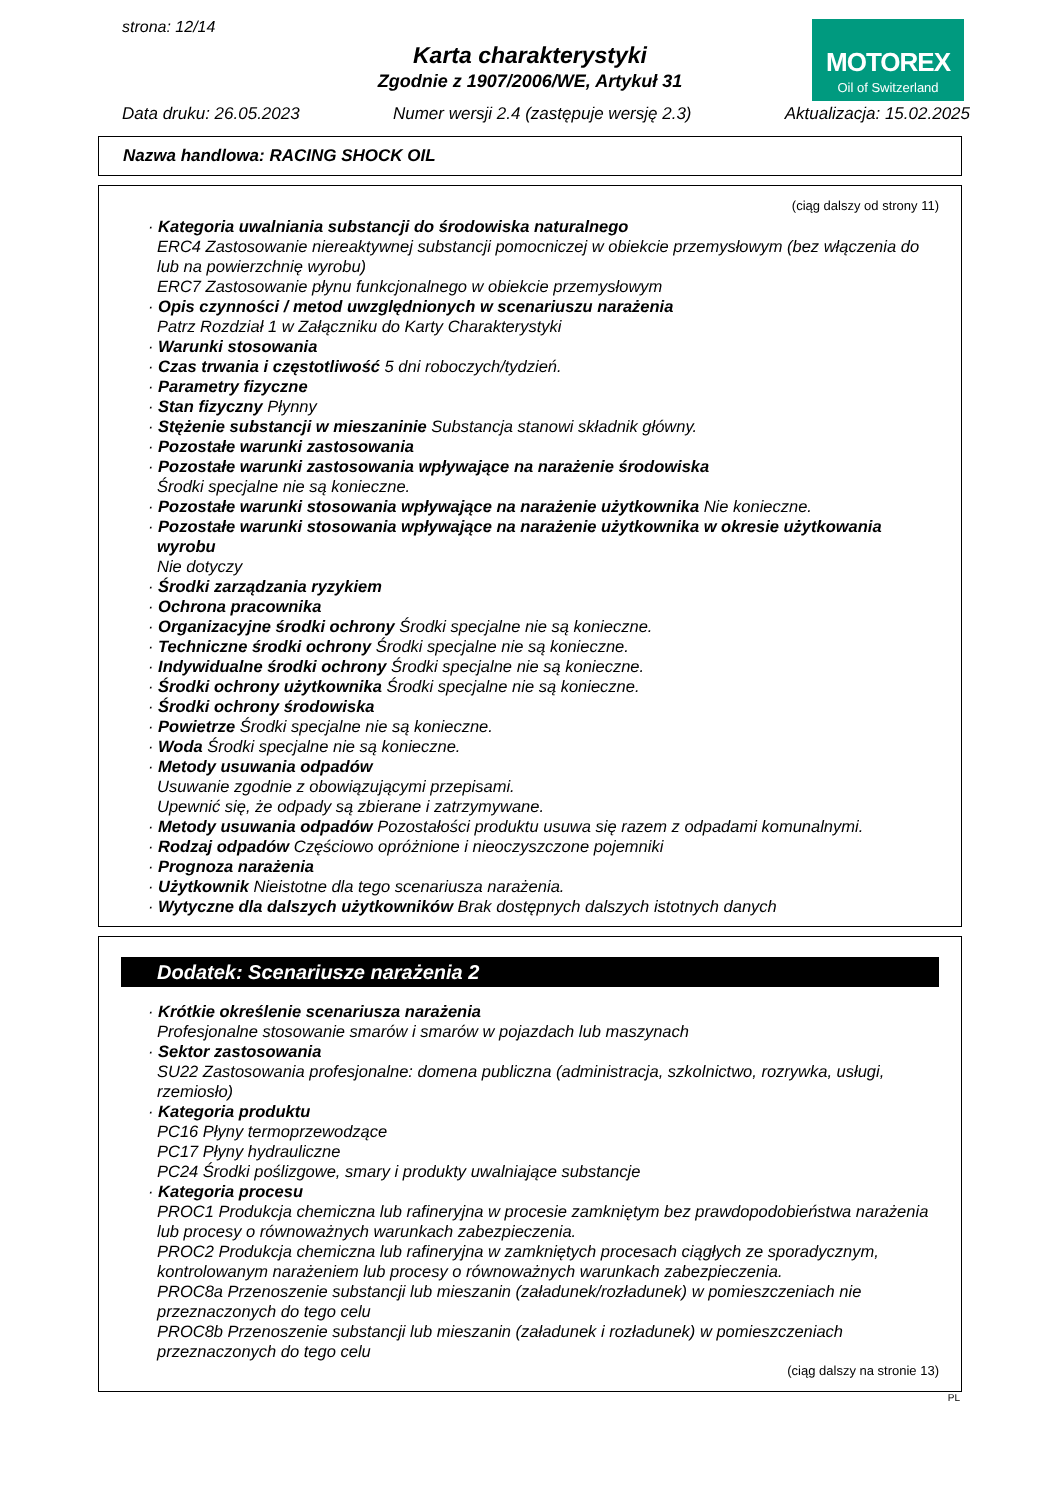strona: 12/14
Karta charakterystyki
Zgodnie z 1907/2006/WE, Artykuł 31
MOTOREX
Oil of Switzerland
Data druku: 26.05.2023 Numer wersji 2.4 (zastępuje wersję 2.3) Aktualizacja: 15.02.2025
Nazwa handlowa: RACING SHOCK OIL
(ciąg dalszy od strony 11)
· Kategoria uwalniania substancji do środowiska naturalnego
ERC4 Zastosowanie niereaktywnej substancji pomocniczej w obiekcie przemysłowym (bez włączenia do lub na powierzchnię wyrobu)
ERC7 Zastosowanie płynu funkcjonalnego w obiekcie przemysłowym
· Opis czynności / metod uwzględnionych w scenariuszu narażenia
Patrz Rozdział 1 w Załączniku do Karty Charakterystyki
· Warunki stosowania
· Czas trwania i częstotliwość 5 dni roboczych/tydzień.
· Parametry fizyczne
· Stan fizyczny Płynny
· Stężenie substancji w mieszaninie Substancja stanowi składnik główny.
· Pozostałe warunki zastosowania
· Pozostałe warunki zastosowania wpływające na narażenie środowiska
Środki specjalne nie są konieczne.
· Pozostałe warunki stosowania wpływające na narażenie użytkownika Nie konieczne.
· Pozostałe warunki stosowania wpływające na narażenie użytkownika w okresie użytkowania wyrobu
Nie dotyczy
· Środki zarządzania ryzykiem
· Ochrona pracownika
· Organizacyjne środki ochrony Środki specjalne nie są konieczne.
· Techniczne środki ochrony Środki specjalne nie są konieczne.
· Indywidualne środki ochrony Środki specjalne nie są konieczne.
· Środki ochrony użytkownika Środki specjalne nie są konieczne.
· Środki ochrony środowiska
· Powietrze Środki specjalne nie są konieczne.
· Woda Środki specjalne nie są konieczne.
· Metody usuwania odpadów
Usuwanie zgodnie z obowiązującymi przepisami.
Upewnić się, że odpady są zbierane i zatrzymywane.
· Metody usuwania odpadów Pozostałości produktu usuwa się razem z odpadami komunalnymi.
· Rodzaj odpadów Częściowo opróżnione i nieoczyszczone pojemniki
· Prognoza narażenia
· Użytkownik Nieistotne dla tego scenariusza narażenia.
· Wytyczne dla dalszych użytkowników Brak dostępnych dalszych istotnych danych
Dodatek: Scenariusze narażenia 2
· Krótkie określenie scenariusza narażenia
Profesjonalne stosowanie smarów i smarów w pojazdach lub maszynach
· Sektor zastosowania
SU22 Zastosowania profesjonalne: domena publiczna (administracja, szkolnictwo, rozrywka, usługi, rzemiosło)
· Kategoria produktu
PC16 Płyny termoprzewodzące
PC17 Płyny hydrauliczne
PC24 Środki poślizgowe, smary i produkty uwalniające substancje
· Kategoria procesu
PROC1 Produkcja chemiczna lub rafineryjna w procesie zamkniętym bez prawdopodobieństwa narażenia lub procesy o równoważnych warunkach zabezpieczenia.
PROC2 Produkcja chemiczna lub rafineryjna w zamkniętych procesach ciągłych ze sporadycznym, kontrolowanym narażeniem lub procesy o równoważnych warunkach zabezpieczenia.
PROC8a Przenoszenie substancji lub mieszanin (załadunek/rozładunek) w pomieszczeniach nie przeznaczonych do tego celu
PROC8b Przenoszenie substancji lub mieszanin (załadunek i rozładunek) w pomieszczeniach przeznaczonych do tego celu
(ciąg dalszy na stronie 13)
PL